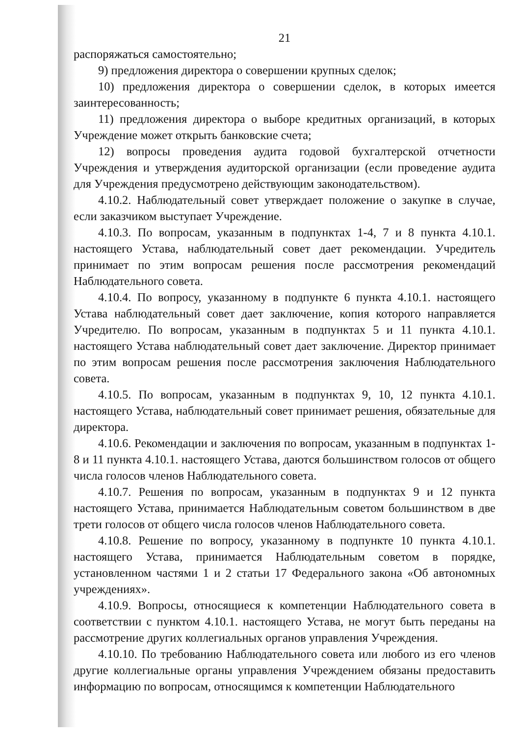21
распоряжаться самостоятельно;
9) предложения директора о совершении крупных сделок;
10) предложения директора о совершении сделок, в которых имеется заинтересованность;
11) предложения директора о выборе кредитных организаций, в которых Учреждение может открыть банковские счета;
12) вопросы проведения аудита годовой бухгалтерской отчетности Учреждения и утверждения аудиторской организации (если проведение аудита для Учреждения предусмотрено действующим законодательством).
4.10.2. Наблюдательный совет утверждает положение о закупке в случае, если заказчиком выступает Учреждение.
4.10.3. По вопросам, указанным в подпунктах 1-4, 7 и 8 пункта 4.10.1. настоящего Устава, наблюдательный совет дает рекомендации. Учредитель принимает по этим вопросам решения после рассмотрения рекомендаций Наблюдательного совета.
4.10.4. По вопросу, указанному в подпункте 6 пункта 4.10.1. настоящего Устава наблюдательный совет дает заключение, копия которого направляется Учредителю. По вопросам, указанным в подпунктах 5 и 11 пункта 4.10.1. настоящего Устава наблюдательный совет дает заключение. Директор принимает по этим вопросам решения после рассмотрения заключения Наблюдательного совета.
4.10.5. По вопросам, указанным в подпунктах 9, 10, 12 пункта 4.10.1. настоящего Устава, наблюдательный совет принимает решения, обязательные для директора.
4.10.6. Рекомендации и заключения по вопросам, указанным в подпунктах 1-8 и 11 пункта 4.10.1. настоящего Устава, даются большинством голосов от общего числа голосов членов Наблюдательного совета.
4.10.7. Решения по вопросам, указанным в подпунктах 9 и 12 пункта настоящего Устава, принимается Наблюдательным советом большинством в две трети голосов от общего числа голосов членов Наблюдательного совета.
4.10.8. Решение по вопросу, указанному в подпункте 10 пункта 4.10.1. настоящего Устава, принимается Наблюдательным советом в порядке, установленном частями 1 и 2 статьи 17 Федерального закона «Об автономных учреждениях».
4.10.9. Вопросы, относящиеся к компетенции Наблюдательного совета в соответствии с пунктом 4.10.1. настоящего Устава, не могут быть переданы на рассмотрение других коллегиальных органов управления Учреждения.
4.10.10. По требованию Наблюдательного совета или любого из его членов другие коллегиальные органы управления Учреждением обязаны предоставить информацию по вопросам, относящимся к компетенции Наблюдательного